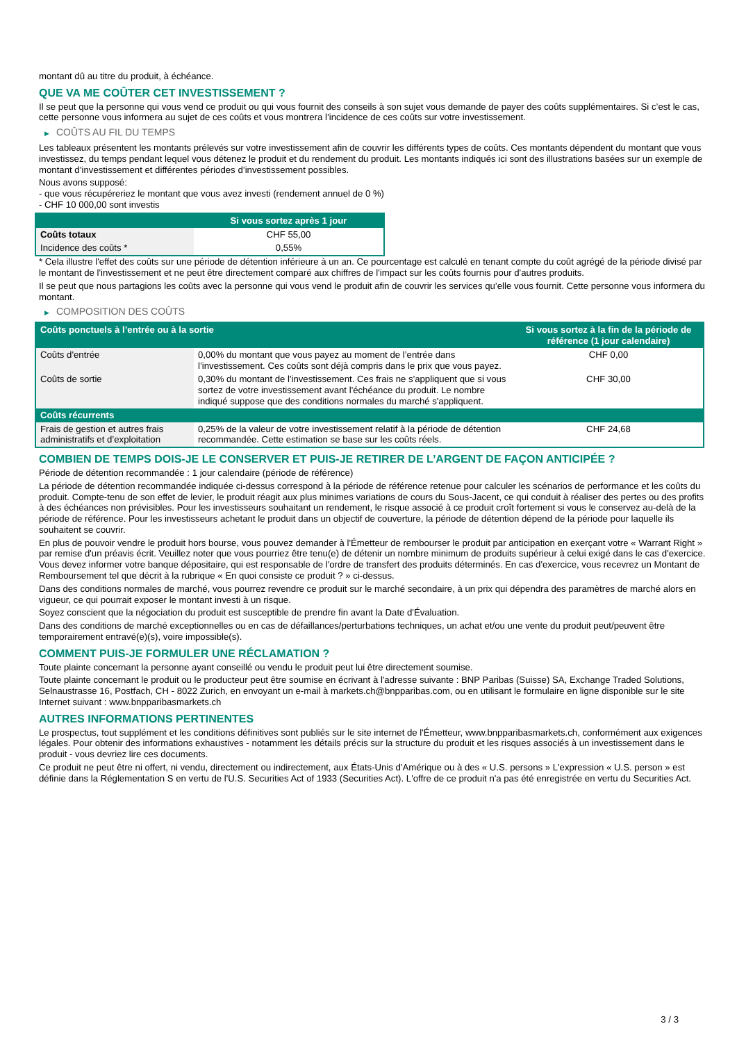montant dû au titre du produit, à échéance.
QUE VA ME COÛTER CET INVESTISSEMENT ?
Il se peut que la personne qui vous vend ce produit ou qui vous fournit des conseils à son sujet vous demande de payer des coûts supplémentaires. Si c’est le cas, cette personne vous informera au sujet de ces coûts et vous montrera l’incidence de ces coûts sur votre investissement.
▶ COÛTS AU FIL DU TEMPS
Les tableaux présentent les montants prélevés sur votre investissement afin de couvrir les différents types de coûts. Ces montants dépendent du montant que vous investissez, du temps pendant lequel vous détenez le produit et du rendement du produit. Les montants indiqués ici sont des illustrations basées sur un exemple de montant d’investissement et différentes périodes d’investissement possibles.
Nous avons supposé:
- que vous récupéreriez le montant que vous avez investi (rendement annuel de 0 %)
- CHF 10 000,00 sont investis
| | Si vous sortez après 1 jour |
| --- | --- |
| Coûts totaux | CHF 55,00 |
| Incidence des coûts * | 0,55% |
* Cela illustre l'effet des coûts sur une période de détention inférieure à un an. Ce pourcentage est calculé en tenant compte du coût agrégé de la période divisé par le montant de l'investissement et ne peut être directement comparé aux chiffres de l'impact sur les coûts fournis pour d'autres produits.
Il se peut que nous partagions les coûts avec la personne qui vous vend le produit afin de couvrir les services qu’elle vous fournit. Cette personne vous informera du montant.
▶ COMPOSITION DES COÛTS
| Coûts ponctuels à l’entrée ou à la sortie | | Si vous sortez à la fin de la période de référence (1 jour calendaire) |
| --- | --- | --- |
| Coûts d'entrée | 0,00% du montant que vous payez au moment de l’entrée dans l’investissement. Ces coûts sont déjà compris dans le prix que vous payez. | CHF 0,00 |
| Coûts de sortie | 0,30% du montant de l'investissement. Ces frais ne s'appliquent que si vous sortez de votre investissement avant l'échéance du produit. Le nombre indiqué suppose que des conditions normales du marché s'appliquent. | CHF 30,00 |
| Coûts récurrents | | |
| Frais de gestion et autres frais administratifs et d’exploitation | 0,25% de la valeur de votre investissement relatif à la période de détention recommandée. Cette estimation se base sur les coûts réels. | CHF 24,68 |
COMBIEN DE TEMPS DOIS-JE LE CONSERVER ET PUIS-JE RETIRER DE L’ARGENT DE FAÇON ANTICIPÉE ?
Période de détention recommandée : 1 jour calendaire (période de référence)
La période de détention recommandée indiquée ci-dessus correspond à la période de référence retenue pour calculer les scénarios de performance et les coûts du produit. Compte-tenu de son effet de levier, le produit réagit aux plus minimes variations de cours du Sous-Jacent, ce qui conduit à réaliser des pertes ou des profits à des échéances non prévisibles. Pour les investisseurs souhaitant un rendement, le risque associé à ce produit croît fortement si vous le conservez au-delà de la période de référence. Pour les investisseurs achetant le produit dans un objectif de couverture, la période de détention dépend de la période pour laquelle ils souhaitent se couvrir.
En plus de pouvoir vendre le produit hors bourse, vous pouvez demander à l'Émetteur de rembourser le produit par anticipation en exerçant votre « Warrant Right » par remise d'un préavis écrit. Veuillez noter que vous pourriez être tenu(e) de détenir un nombre minimum de produits supérieur à celui exigé dans le cas d'exercice. Vous devez informer votre banque dépositaire, qui est responsable de l'ordre de transfert des produits déterminés. En cas d'exercice, vous recevrez un Montant de Remboursement tel que décrit à la rubrique « En quoi consiste ce produit ? » ci-dessus.
Dans des conditions normales de marché, vous pourrez revendre ce produit sur le marché secondaire, à un prix qui dépendra des paramètres de marché alors en vigueur, ce qui pourrait exposer le montant investi à un risque.
Soyez conscient que la négociation du produit est susceptible de prendre fin avant la Date d'Évaluation.
Dans des conditions de marché exceptionnelles ou en cas de défaillances/perturbations techniques, un achat et/ou une vente du produit peut/peuvent être temporairement entravé(e)(s), voire impossible(s).
COMMENT PUIS-JE FORMULER UNE RÉCLAMATION ?
Toute plainte concernant la personne ayant conseillé ou vendu le produit peut lui être directement soumise.
Toute plainte concernant le produit ou le producteur peut être soumise en écrivant à l'adresse suivante : BNP Paribas (Suisse) SA, Exchange Traded Solutions, Selnaustrasse 16, Postfach, CH - 8022 Zurich, en envoyant un e-mail à markets.ch@bnpparibas.com, ou en utilisant le formulaire en ligne disponible sur le site Internet suivant : www.bnpparibasmarkets.ch
AUTRES INFORMATIONS PERTINENTES
Le prospectus, tout supplément et les conditions définitives sont publiés sur le site internet de l'Émetteur, www.bnpparibasmarkets.ch, conformément aux exigences légales. Pour obtenir des informations exhaustives - notamment les détails précis sur la structure du produit et les risques associés à un investissement dans le produit - vous devriez lire ces documents.
Ce produit ne peut être ni offert, ni vendu, directement ou indirectement, aux États-Unis d'Amérique ou à des « U.S. persons » L'expression « U.S. person » est définie dans la Réglementation S en vertu de l'U.S. Securities Act of 1933 (Securities Act). L'offre de ce produit n'a pas été enregistrée en vertu du Securities Act.
3 / 3